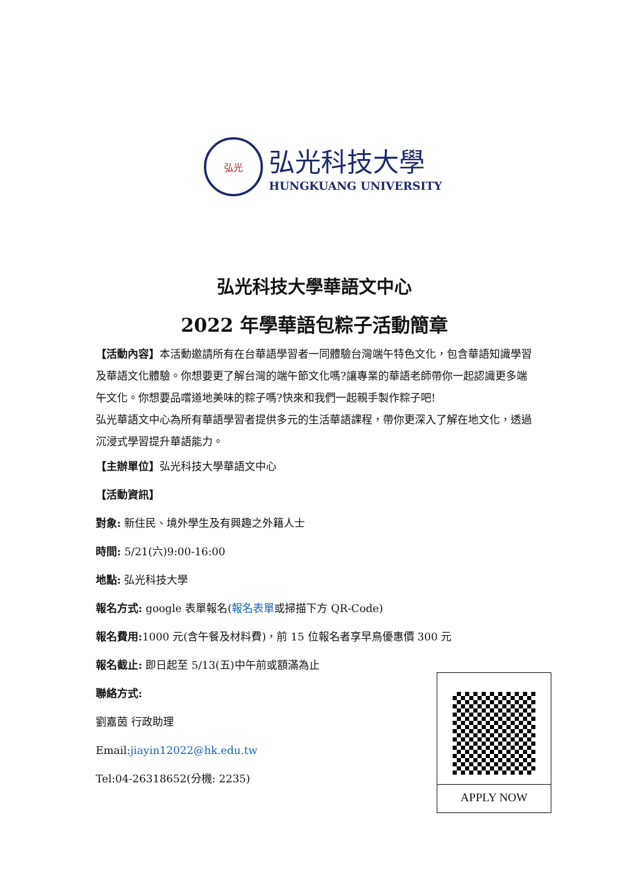弘光
弘光科技大學
HUNGKUANG UNIVERSITY
弘光科技大學華語文中心
2022 年學華語包粽子活動簡章
【活動內容】本活動邀請所有在台華語學習者一同體驗台灣端午特色文化，包含華語知識學習及華語文化體驗。你想要更了解台灣的端午節文化嗎?讓專業的華語老師帶你一起認識更多端午文化。你想要品嚐道地美味的粽子嗎?快來和我們一起親手製作粽子吧!
弘光華語文中心為所有華語學習者提供多元的生活華語課程，帶你更深入了解在地文化，透過沉浸式學習提升華語能力。
【主辦單位】弘光科技大學華語文中心
【活動資訊】
對象: 新住民、境外學生及有興趣之外籍人士
時間: 5/21(六)9:00-16:00
地點: 弘光科技大學
報名方式: google 表單報名(報名表單或掃描下方 QR-Code)
報名費用: 1000 元(含午餐及材料費)，前 15 位報名者享早鳥優惠價 300 元
報名截止: 即日起至 5/13(五)中午前或額滿為止
聯絡方式:
劉嘉茵 行政助理
Email:jiayin12022@hk.edu.tw
Tel:04-26318652(分機: 2235)
APPLY NOW